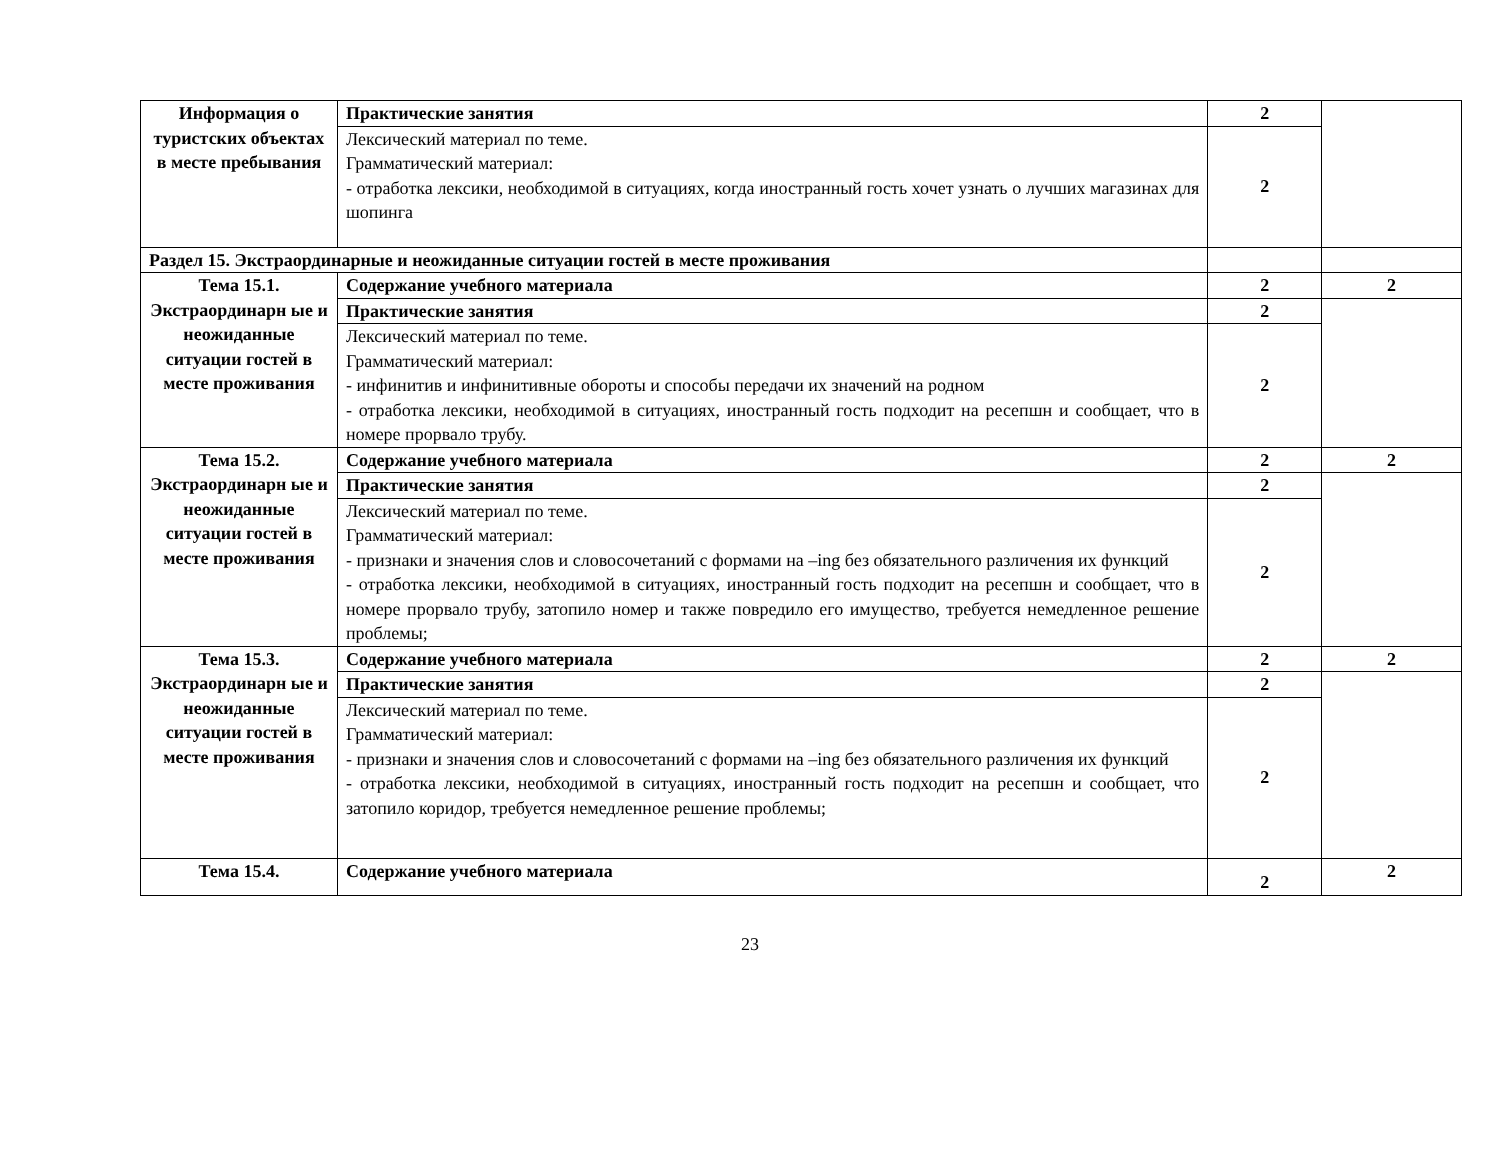| Информация о туристских объектах в месте пребывания | Практические занятия | 2 | |
| | Лексический материал по теме. Грамматический материал: - отработка лексики, необходимой в ситуациях, когда иностранный гость хочет узнать о лучших магазинах для шопинга | 2 | |
| Раздел 15. Экстраординарные и неожиданные ситуации гостей в месте проживания | | | |
| Тема 15.1. Экстраординарн ые и неожиданные ситуации гостей в месте проживания | Содержание учебного материала | 2 | 2 |
| | Практические занятия | 2 | |
| | Лексический материал по теме. Грамматический материал: - инфинитив и инфинитивные обороты и способы передачи их значений на родном - отработка лексики, необходимой в ситуациях, иностранный гость подходит на ресепшн и сообщает, что в номере прорвало трубу. | 2 | |
| Тема 15.2. Экстраординарн ые и неожиданные ситуации гостей в месте проживания | Содержание учебного материала | 2 | 2 |
| | Практические занятия | 2 | |
| | Лексический материал по теме. Грамматический материал: - признаки и значения слов и словосочетаний с формами на –ing без обязательного различения их функций - отработка лексики, необходимой в ситуациях, иностранный гость подходит на ресепшн и сообщает, что в номере прорвало трубу, затопило номер и также повредило его имущество, требуется немедленное решение проблемы; | 2 | |
| Тема 15.3. Экстраординарн ые и неожиданные ситуации гостей в месте проживания | Содержание учебного материала | 2 | 2 |
| | Практические занятия | 2 | |
| | Лексический материал по теме. Грамматический материал: - признаки и значения слов и словосочетаний с формами на –ing без обязательного различения их функций - отработка лексики, необходимой в ситуациях, иностранный гость подходит на ресепшн и сообщает, что затопило коридор, требуется немедленное решение проблемы; | 2 | |
| Тема 15.4. | Содержание учебного материала | 2 | 2 |
23